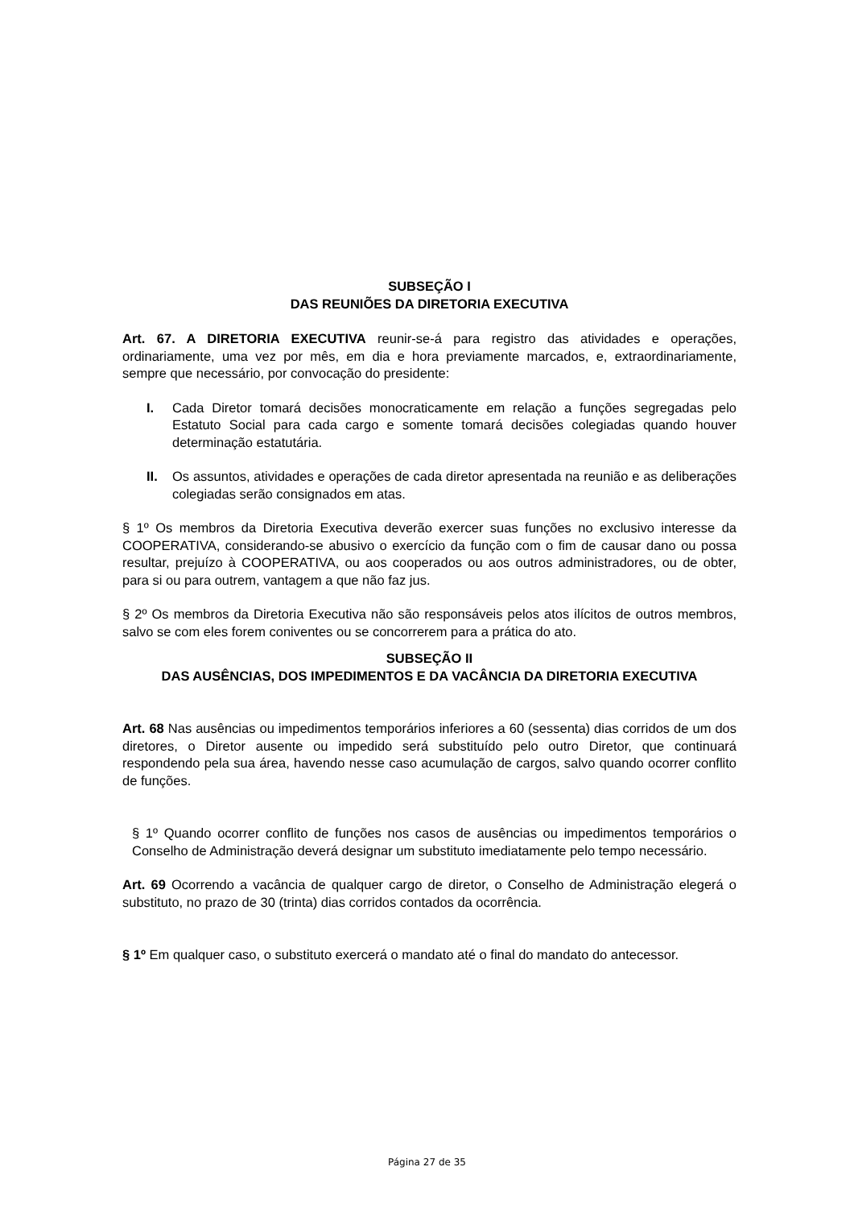SUBSEÇÃO I
DAS REUNIÕES DA DIRETORIA EXECUTIVA
Art. 67. A DIRETORIA EXECUTIVA reunir-se-á para registro das atividades e operações, ordinariamente, uma vez por mês, em dia e hora previamente marcados, e, extraordinariamente, sempre que necessário, por convocação do presidente:
I. Cada Diretor tomará decisões monocraticamente em relação a funções segregadas pelo Estatuto Social para cada cargo e somente tomará decisões colegiadas quando houver determinação estatutária.
II. Os assuntos, atividades e operações de cada diretor apresentada na reunião e as deliberações colegiadas serão consignados em atas.
§ 1º Os membros da Diretoria Executiva deverão exercer suas funções no exclusivo interesse da COOPERATIVA, considerando-se abusivo o exercício da função com o fim de causar dano ou possa resultar, prejuízo à COOPERATIVA, ou aos cooperados ou aos outros administradores, ou de obter, para si ou para outrem, vantagem a que não faz jus.
§ 2º Os membros da Diretoria Executiva não são responsáveis pelos atos ilícitos de outros membros, salvo se com eles forem coniventes ou se concorrerem para a prática do ato.
SUBSEÇÃO II
DAS AUSÊNCIAS, DOS IMPEDIMENTOS E DA VACÂNCIA DA DIRETORIA EXECUTIVA
Art. 68 Nas ausências ou impedimentos temporários inferiores a 60 (sessenta) dias corridos de um dos diretores, o Diretor ausente ou impedido será substituído pelo outro Diretor, que continuará respondendo pela sua área, havendo nesse caso acumulação de cargos, salvo quando ocorrer conflito de funções.
§ 1º Quando ocorrer conflito de funções nos casos de ausências ou impedimentos temporários o Conselho de Administração deverá designar um substituto imediatamente pelo tempo necessário.
Art. 69 Ocorrendo a vacância de qualquer cargo de diretor, o Conselho de Administração elegerá o substituto, no prazo de 30 (trinta) dias corridos contados da ocorrência.
§ 1º Em qualquer caso, o substituto exercerá o mandato até o final do mandato do antecessor.
Página 27 de 35